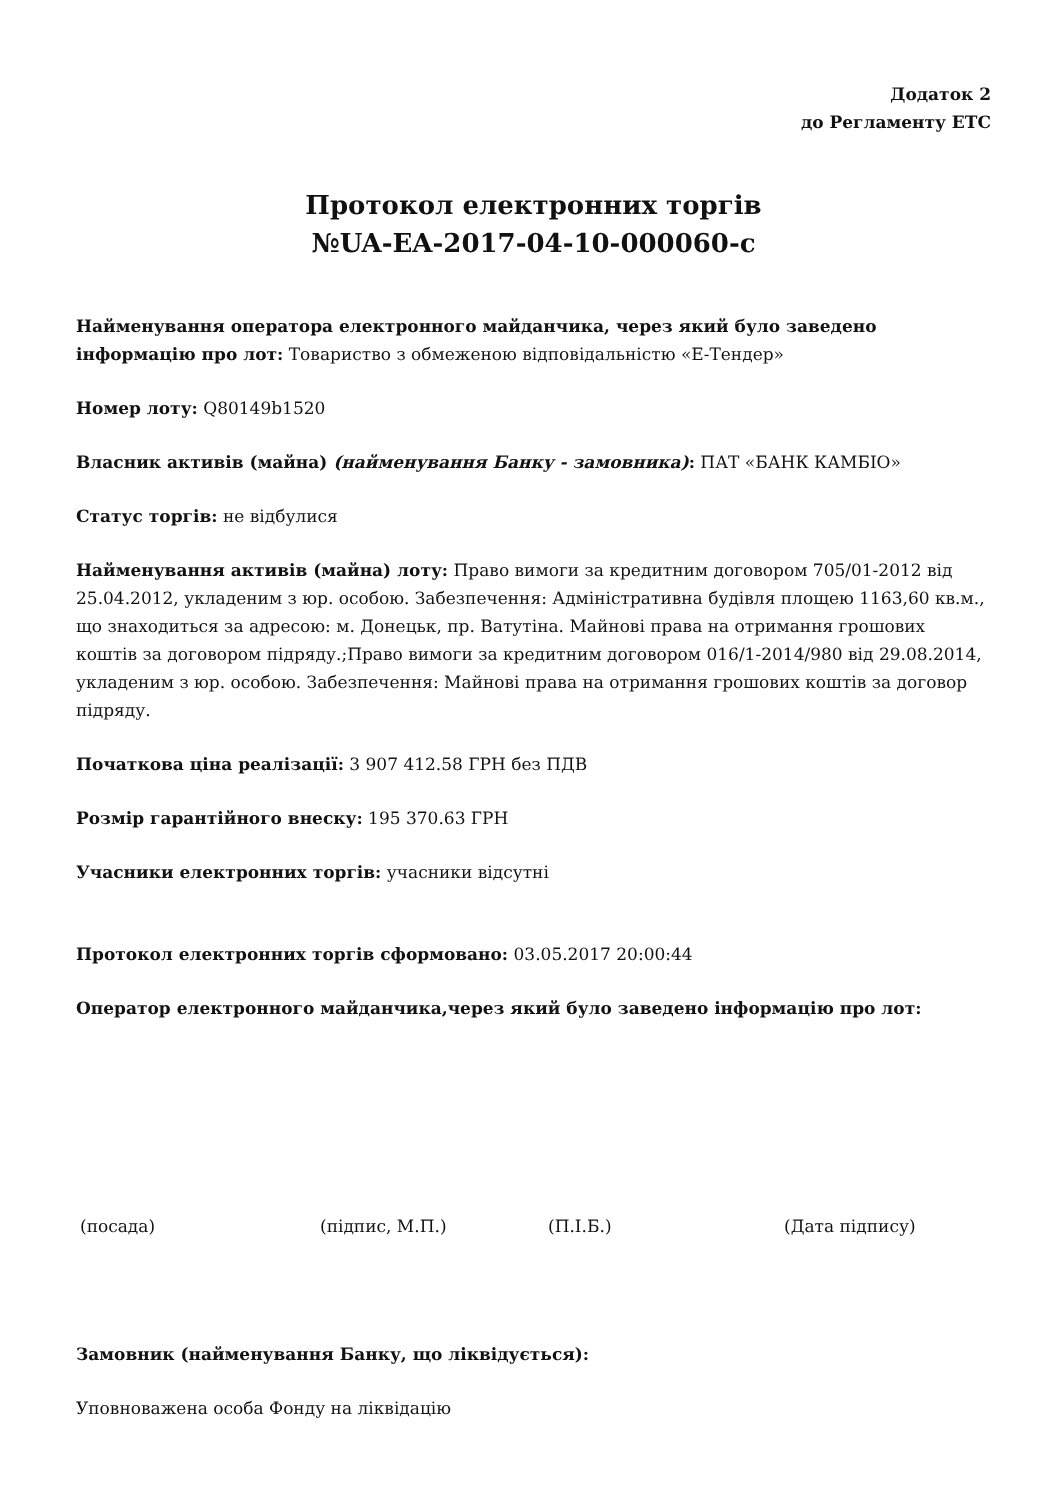Додаток 2
до Регламенту ЕТС
Протокол електронних торгів
№UA-EA-2017-04-10-000060-c
Найменування оператора електронного майданчика, через який було заведено інформацію про лот: Товариство з обмеженою відповідальністю «Е-Тендер»
Номер лоту: Q80149b1520
Власник активів (майна) (найменування Банку - замовника): ПАТ «БАНК КАМБІО»
Статус торгів: не відбулися
Найменування активів (майна) лоту: Право вимоги за кредитним договором 705/01-2012 від 25.04.2012, укладеним з юр. особою. Забезпечення: Адміністративна будівля площею 1163,60 кв.м., що знаходиться за адресою: м. Донецьк, пр. Ватутіна. Майнові права на отримання грошових коштів за договором підряду.;Право вимоги за кредитним договором 016/1-2014/980 від 29.08.2014, укладеним з юр. особою. Забезпечення: Майнові права на отримання грошових коштів за договор підряду.
Початкова ціна реалізації: 3 907 412.58 ГРН без ПДВ
Розмір гарантійного внеску: 195 370.63 ГРН
Учасники електронних торгів: учасники відсутні
Протокол електронних торгів сформовано: 03.05.2017 20:00:44
Оператор електронного майданчика,через який було заведено інформацію про лот:
(посада) (підпис, М.П.) (П.І.Б.) (Дата підпису)
Замовник (найменування Банку, що ліквідується):
Уповноважена особа Фонду на ліквідацію